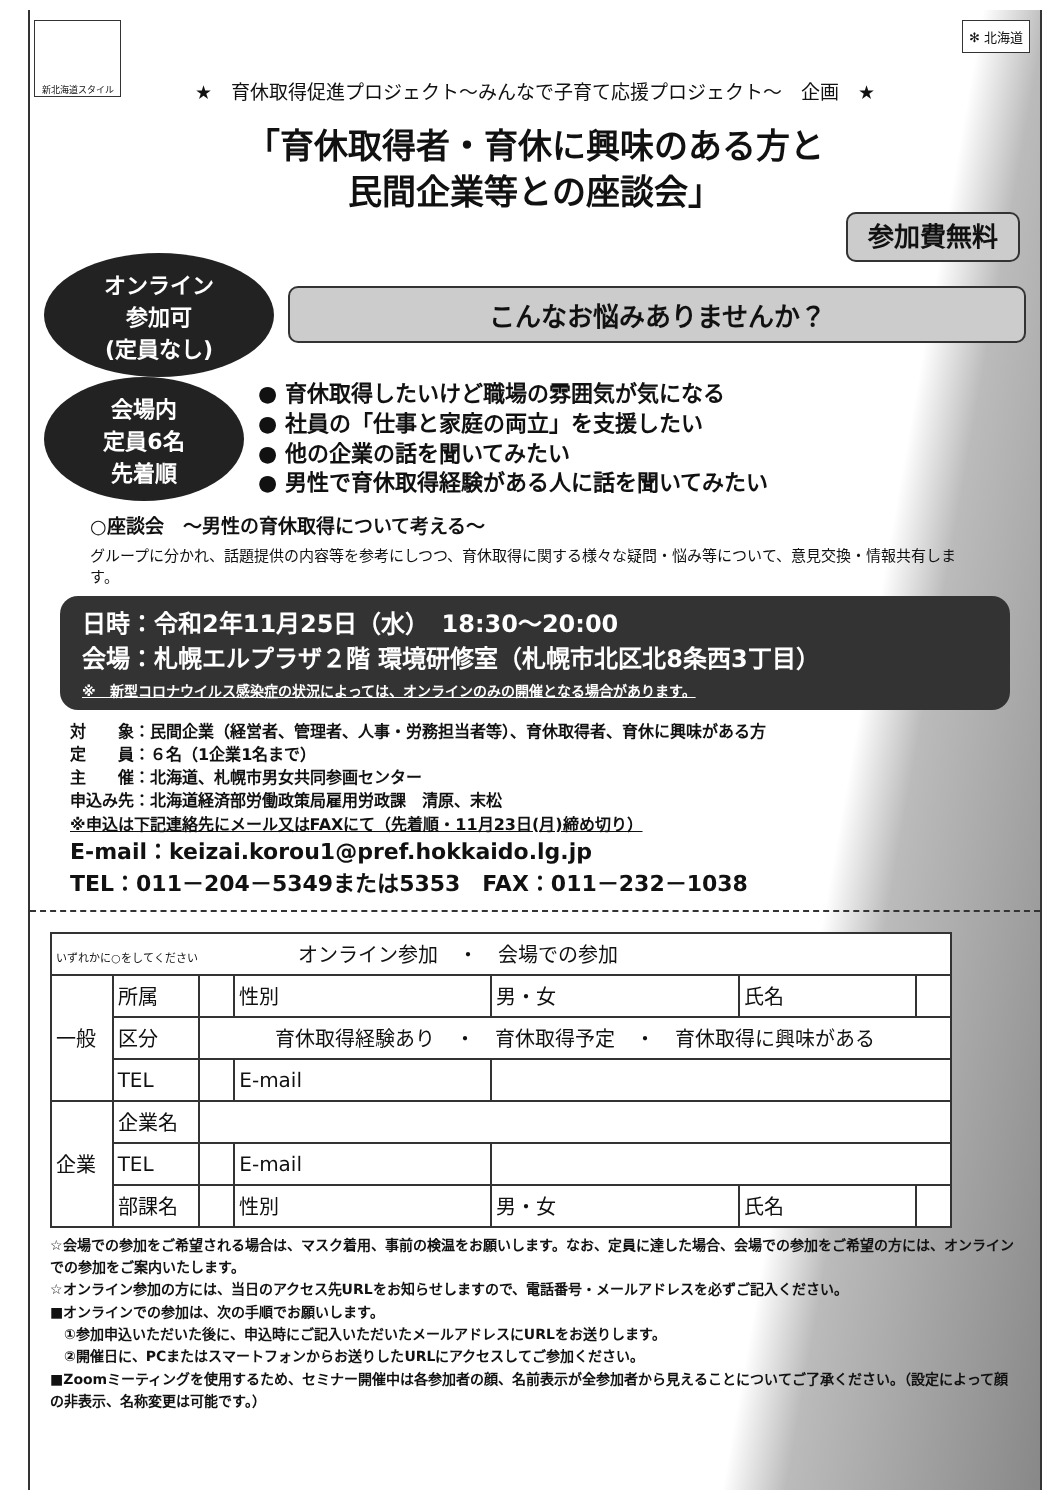新北海道スタイル
✻ 北海道
★　育休取得促進プロジェクト～みんなで子育て応援プロジェクト～　企画　★
「育休取得者・育休に興味のある方と
民間企業等との座談会」
参加費無料
オンライン
参加可
(定員なし)
こんなお悩みありませんか？
会場内
定員6名
先着順
● 育休取得したいけど職場の雰囲気が気になる
● 社員の「仕事と家庭の両立」を支援したい
● 他の企業の話を聞いてみたい
● 男性で育休取得経験がある人に話を聞いてみたい
○座談会　～男性の育休取得について考える～
グループに分かれ、話題提供の内容等を参考にしつつ、育休取得に関する様々な疑問・悩み等について、意見交換・情報共有します。
日時：令和2年11月25日（水）　18:30～20:00
会場：札幌エルプラザ２階 環境研修室（札幌市北区北8条西3丁目）
※　新型コロナウイルス感染症の状況によっては、オンラインのみの開催となる場合があります。
対　　象：民間企業（経営者、管理者、人事・労務担当者等）、育休取得者、育休に興味がある方
定　　員：６名（1企業1名まで）
主　　催：北海道、札幌市男女共同参画センター
申込み先：北海道経済部労働政策局雇用労政課　清原、末松
※申込は下記連絡先にメール又はFAXにて（先着順・11月23日(月)締め切り）
E-mail：keizai.korou1@pref.hokkaido.lg.jp
TEL：011－204－5349または5353　FAX：011－232－1038
| いずれかに○をしてください オンライン参加 ・ 会場での参加 | | | | | | |
| 一般 | 所属 | | 性別 | 男・女 | 氏名 | |
| | 区分 | 育休取得経験あり ・ 育休取得予定 ・ 育休取得に興味がある | | | | |
| | TEL | | E-mail | | | |
| 企業 | 企業名 | | | | | |
| | TEL | | E-mail | | | |
| | 部課名 | | 性別 | 男・女 | 氏名 | |
☆会場での参加をご希望される場合は、マスク着用、事前の検温をお願いします。なお、定員に達した場合、会場での参加をご希望の方には、オンラインでの参加をご案内いたします。
☆オンライン参加の方には、当日のアクセス先URLをお知らせしますので、電話番号・メールアドレスを必ずご記入ください。
■オンラインでの参加は、次の手順でお願いします。
　①参加申込いただいた後に、申込時にご記入いただいたメールアドレスにURLをお送りします。
　②開催日に、PCまたはスマートフォンからお送りしたURLにアクセスしてご参加ください。
■Zoomミーティングを使用するため、セミナー開催中は各参加者の顔、名前表示が全参加者から見えることについてご了承ください。（設定によって顔の非表示、名称変更は可能です。）